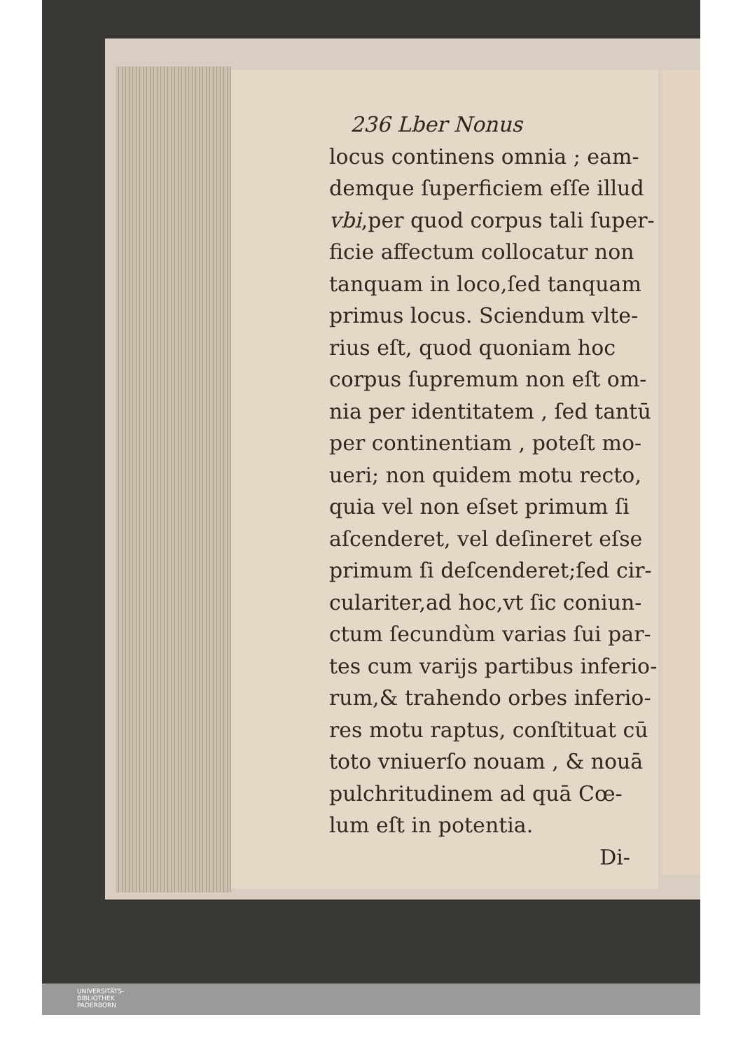236 Lber Nonus
locus continens omnia ; eam-
demque ſuperficiem eſſe illud
vbi,per quod corpus tali ſuper-
ficie affectum collocatur non
tanquam in loco,ſed tanquam
primus locus. Sciendum vlte-
rius eſt, quod quoniam hoc
corpus ſupremum non eſt om-
nia per identitatem , ſed tantū
per continentiam , poteſt mo-
ueri; non quidem motu recto,
quia vel non eſset primum ſi
aſcenderet, vel deſineret eſse
primum ſi deſcenderet;ſed cir-
culariter,ad hoc,vt ſic coniun-
ctum ſecundùm varias ſui par-
tes cum varijs partibus inferio-
rum,& trahendo orbes inferio-
res motu raptus, conſtituat cū
toto vniuerſo nouam , & nouā
pulchritudinem ad quā Cœ-
lum eſt in potentia.
Di-
UNIVERSITÄTS-
BIBLIOTHEK
PADERBORN